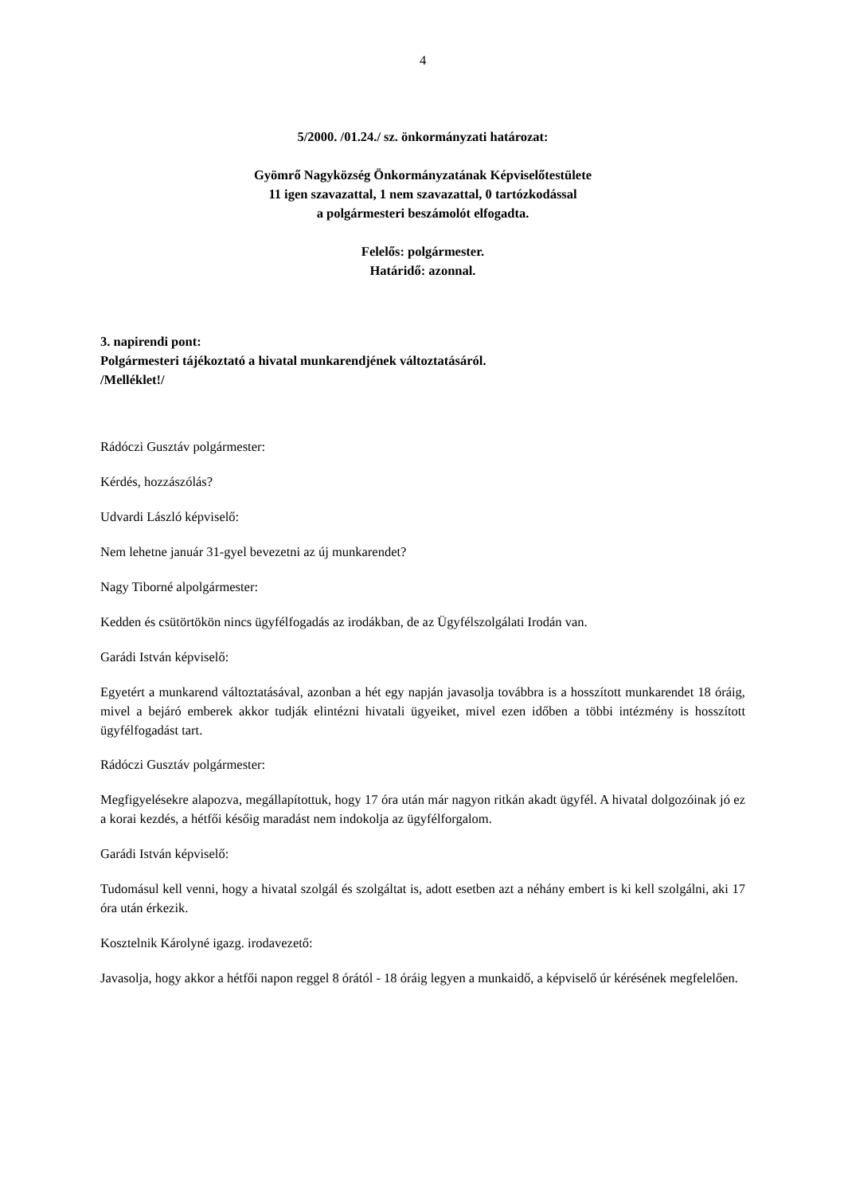4
5/2000. /01.24./ sz. önkormányzati határozat:
Gyömrő Nagyközség Önkormányzatának Képviselőtestülete
11 igen szavazattal, 1 nem szavazattal, 0 tartózkodással
a polgármesteri beszámolót elfogadta.
Felelős: polgármester.
Határidő: azonnal.
3. napirendi pont:
Polgármesteri tájékoztató a hivatal munkarendjének változtatásáról.
/Melléklet!/
Rádóczi Gusztáv polgármester:
Kérdés, hozzászólás?
Udvardi László képviselő:
Nem lehetne január 31-gyel bevezetni az új munkarendet?
Nagy Tiborné alpolgármester:
Kedden és csütörtökön nincs ügyfélfogadás az irodákban, de az Ügyfélszolgálati Irodán van.
Garádi István képviselő:
Egyetért a munkarend változtatásával, azonban a hét egy napján javasolja továbbra is a hosszított munkarendet 18 óráig, mivel a bejáró emberek akkor tudják elintézni hivatali ügyeiket, mivel ezen időben a többi intézmény is hosszított ügyfélfogadást tart.
Rádóczi Gusztáv polgármester:
Megfigyelésekre alapozva, megállapítottuk, hogy 17 óra után már nagyon ritkán akadt ügyfél. A hivatal dolgozóinak jó ez a korai kezdés, a hétfői későig maradást nem indokolja az ügyfélforgalom.
Garádi István képviselő:
Tudomásul kell venni, hogy a hivatal szolgál és szolgáltat is, adott esetben azt a néhány embert is ki kell szolgálni, aki 17 óra után érkezik.
Kosztelnik Károlyné igazg. irodavezető:
Javasolja, hogy akkor a hétfői napon reggel 8 órától - 18 óráig legyen a munkaidő, a képviselő úr kérésének megfelelően.